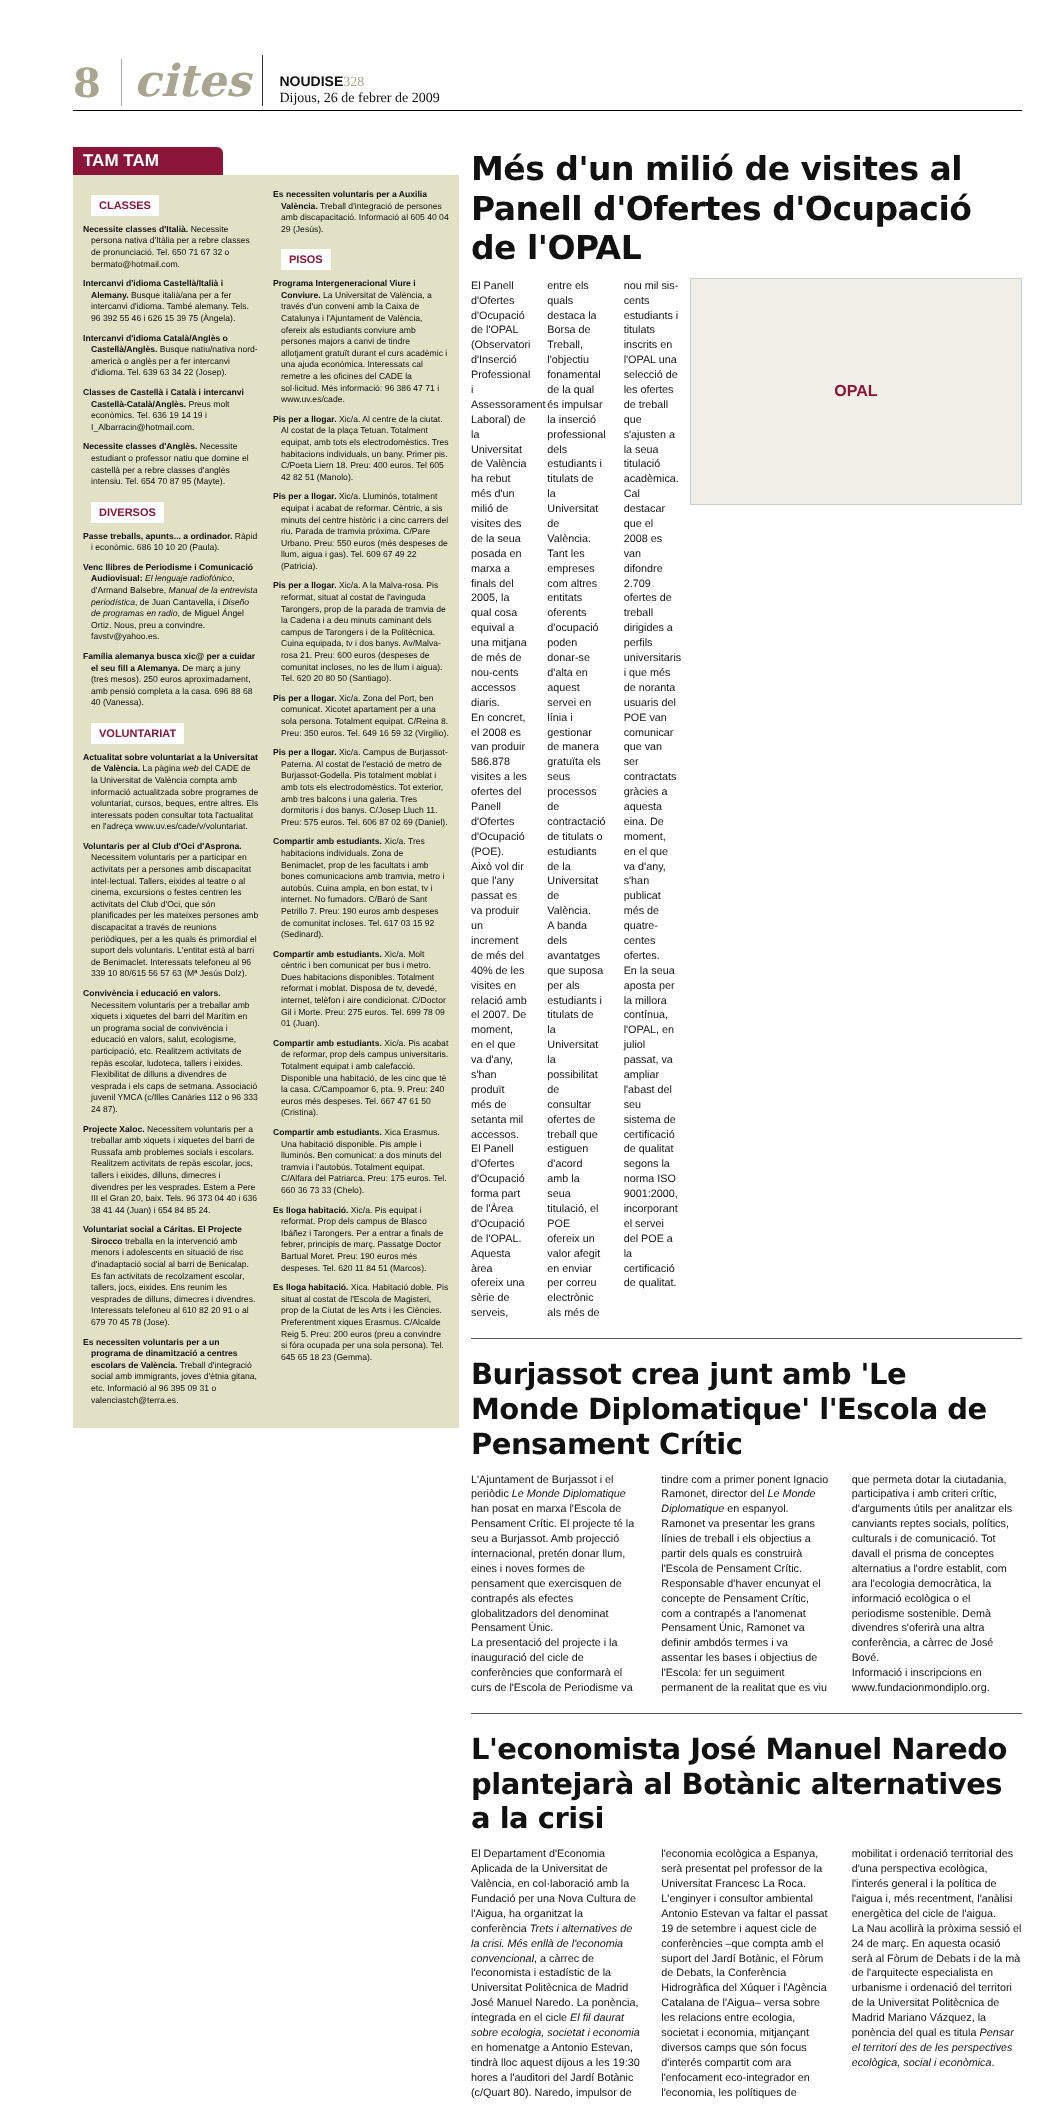8 cites
NOUDISE 328
Dijous, 26 de febrer de 2009
TAM TAM
CLASSES
Necessite classes d'Italià. Necessite persona nativa d'Itàlia per a rebre classes de pronunciació. Tel. 650 71 67 32 o bermato@hotmail.com.
Intercanvi d'idioma Castellà/Italià i Alemany. Busque italià/ana per a fer intercanvi d'idioma. També alemany. Tels. 96 392 55 46 i 626 15 39 75 (Àngela).
Intercanvi d'idioma Català/Anglès o Castellà/Anglès. Busque natiu/nativa nord-americà o anglès per a fer intercanvi d'idioma. Tel. 639 63 34 22 (Josep).
Classes de Castellà i Català i intercanvi Castellà-Català/Anglès. Preus molt econòmics. Tel. 636 19 14 19 i I_Albarracin@hotmail.com.
Necessite classes d'Anglès. Necessite estudiant o professor natiu que domine el castellà per a rebre classes d'anglès intensiu. Tel. 654 70 87 95 (Mayte).
DIVERSOS
Passe treballs, apunts... a ordinador. Ràpid i econòmic. 686 10 10 20 (Paula).
Venc llibres de Periodisme i Comunicació Audiovisual: El lenguaje radiofónico, d'Armand Balsebre, Manual de la entrevista periodística, de Juan Cantavella, i Diseño de programas en radio, de Miguel Ángel Ortiz. Nous, preu a convindre. favstv@yahoo.es.
Família alemanya busca xic@ per a cuidar el seu fill a Alemanya. De març a juny (tres mesos). 250 euros aproximadament, amb pensió completa a la casa. 696 88 68 40 (Vanessa).
VOLUNTARIAT
Actualitat sobre voluntariat a la Universitat de València. La pàgina web del CADE de la Universitat de València compta amb informació actualitzada sobre programes de voluntariat, cursos, beques, entre altres. Els interessats poden consultar tota l'actualitat en l'adreça www.uv.es/cade/v/voluntariat.
Voluntaris per al Club d'Oci d'Asprona. Necessitem voluntaris per a participar en activitats per a persones amb discapacitat intel·lectual. Tallers, eixides al teatre o al cinema, excursions o festes centren les activitats del Club d'Oci, que són planificades per les mateixes persones amb discapacitat a través de reunions periòdiques, per a les quals és primordial el suport dels voluntaris. L'entitat està al barri de Benimaclet. Interessats telefoneu al 96 339 10 80/615 56 57 63 (Mª Jesús Dolz).
Convivència i educació en valors. Necessitem voluntaris per a treballar amb xiquets i xiquetes del barri del Marítim en un programa social de convivència i educació en valors, salut, ecologisme, participació, etc. Realitzem activitats de repàs escolar, ludoteca, tallers i eixides. Flexibilitat de dilluns a divendres de vesprada i els caps de setmana. Associació juvenil YMCA (c/Illes Canàries 112 o 96 333 24 87).
Projecte Xaloc. Necessitem voluntaris per a treballar amb xiquets i xiquetes del barri de Russafa amb problemes socials i escolars. Realitzem activitats de repàs escolar, jocs, tallers i eixides, dilluns, dimecres i divendres per les vesprades. Estem a Pere III el Gran 20, baix. Tels. 96 373 04 40 i 636 38 41 44 (Juan) i 654 84 85 24.
Voluntariat social a Cáritas. El Projecte Sirocco treballa en la intervenció amb menors i adolescents en situació de risc d'inadaptació social al barri de Benicalap. Es fan activitats de recolzament escolar, tallers, jocs, eixides. Ens reunim les vesprades de dilluns, dimecres i divendres. Interessats telefoneu al 610 82 20 91 o al 679 70 45 78 (Jose).
Es necessiten voluntaris per a un programa de dinamització a centres escolars de València. Treball d'integració social amb immigrants, joves d'ètnia gitana, etc. Informació al 96 395 09 31 o valenciastch@terra.es.
Es necessiten voluntaris per a Auxilia València. Treball d'integració de persones amb discapacitació. Informació al 605 40 04 29 (Jesús).
PISOS
Programa Intergeneracional Viure i Conviure. La Universitat de València, a través d'un conveni amb la Caixa de Catalunya i l'Ajuntament de València, ofereix als estudiants conviure amb persones majors a canvi de tindre allotjament gratuït durant el curs acadèmic i una ajuda econòmica. Interessats cal remetre a les oficines del CADE la sol·licitud. Més informació: 96 386 47 71 i www.uv.es/cade.
Pis per a llogar. Xic/a. Al centre de la ciutat. Al costat de la plaça Tetuan. Totalment equipat, amb tots els electrodomèstics. Tres habitacions individuals, un bany. Primer pis. C/Poeta Liern 18. Preu: 400 euros. Tel 605 42 82 51 (Manolo).
Pis per a llogar. Xic/a. Lluminós, totalment equipat i acabat de reformar. Cèntric, a sis minuts del centre històric i a cinc carrers del riu. Parada de tramvia pròxima. C/Pare Urbano. Preu: 550 euros (més despeses de llum, aigua i gas). Tel. 609 67 49 22 (Patricia).
Pis per a llogar. Xic/a. A la Malva-rosa. Pis reformat, situat al costat de l'avinguda Tarongers, prop de la parada de tramvia de la Cadena i a deu minuts caminant dels campus de Tarongers i de la Politècnica. Cuina equipada, tv i dos banys. Av/Malva-rosa 21. Preu: 600 euros (despeses de comunitat incloses, no les de llum i aigua). Tel. 620 20 80 50 (Santiago).
Pis per a llogar. Xic/a. Zona del Port, ben comunicat. Xicotet apartament per a una sola persona. Totalment equipat. C/Reina 8. Preu: 350 euros. Tel. 649 16 59 32 (Virgilio).
Pis per a llogar. Xic/a. Campus de Burjassot-Paterna. Al costat de l'estació de metro de Burjassot-Godella. Pis totalment moblat i amb tots els electrodomèstics. Tot exterior, amb tres balcons i una galeria. Tres dormitoris i dos banys. C/Josep Lluch 11. Preu: 575 euros. Tel. 606 87 02 69 (Daniel).
Compartir amb estudiants. Xic/a. Tres habitacions individuals. Zona de Benimaclet, prop de les facultats i amb bones comunicacions amb tramvia, metro i autobús. Cuina ampla, en bon estat, tv i internet. No fumadors. C/Baró de Sant Petrillo 7. Preu: 190 euros amb despeses de comunitat incloses. Tel. 617 03 15 92 (Sedinard).
Compartir amb estudiants. Xic/a. Molt cèntric i ben comunicat per bus i metro. Dues habitacions disponibles. Totalment reformat i moblat. Disposa de tv, devedé, internet, telèfon i aire condicionat. C/Doctor Gil i Morte. Preu: 275 euros. Tel. 699 78 09 01 (Juan).
Compartir amb estudiants. Xic/a. Pis acabat de reformar, prop dels campus universitaris. Totalment equipat i amb calefacció. Disponible una habitació, de les cinc que té la casa. C/Campoamor 6, pta. 9. Preu: 240 euros més despeses. Tel. 667 47 61 50 (Cristina).
Compartir amb estudiants. Xica Erasmus. Una habitació disponible. Pis ample i lluminós. Ben comunicat: a dos minuts del tramvia i l'autobús. Totalment equipat. C/Alfara del Patriarca. Preu: 175 euros. Tel. 660 36 73 33 (Chelo).
Es lloga habitació. Xic/a. Pis equipat i reformat. Prop dels campus de Blasco Ibáñez i Tarongers. Per a entrar a finals de febrer, principis de març. Passatge Doctor Bartual Moret. Preu: 190 euros més despeses. Tel. 620 11 84 51 (Marcos).
Es lloga habitació. Xica. Habitació doble. Pis situat al costat de l'Escola de Magisteri, prop de la Ciutat de les Arts i les Ciències. Preferentment xiques Erasmus. C/Alcalde Reig 5. Preu: 200 euros (preu a convindre si fóra ocupada per una sola persona). Tel. 645 65 18 23 (Gemma).
Més d'un milió de visites al Panell d'Ofertes d'Ocupació de l'OPAL
OPAL
El Panell d'Ofertes d'Ocupació de l'OPAL (Observatori d'Inserció Professional i Assessorament Laboral) de la Universitat de València ha rebut més d'un milió de visites des de la seua posada en marxa a finals del 2005, la qual cosa equival a una mitjana de més de nou-cents accessos diaris.
En concret, el 2008 es van produir 586.878 visites a les ofertes del Panell d'Ofertes d'Ocupació (POE). Això vol dir que l'any passat es va produir un increment de més del 40% de les visites en relació amb el 2007. De moment, en el que va d'any, s'han produït més de setanta mil accessos.
El Panell d'Ofertes d'Ocupació forma part de l'Àrea d'Ocupació de l'OPAL. Aquesta àrea ofereix una sèrie de serveis, entre els quals destaca la Borsa de Treball, l'objectiu fonamental de la qual és impulsar la inserció professional dels estudiants i titulats de la Universitat de València. Tant les empreses com altres entitats oferents d'ocupació poden donar-se d'alta en aquest servei en línia i gestionar de manera gratuïta els seus processos de contractació de titulats o estudiants de la Universitat de València.
A banda dels avantatges que suposa per als estudiants i titulats de la Universitat la possibilitat de consultar ofertes de treball que estiguen d'acord amb la seua titulació, el POE ofereix un valor afegit en enviar per correu electrònic als més de nou mil sis-cents estudiants i titulats inscrits en l'OPAL una selecció de les ofertes de treball que s'ajusten a la seua titulació acadèmica.
Cal destacar que el 2008 es van difondre 2.709 ofertes de treball dirigides a perfils universitaris i que més de noranta usuaris del POE van comunicar que van ser contractats gràcies a aquesta eina. De moment, en el que va d'any, s'han publicat més de quatre-centes ofertes.
En la seua aposta per la millora contínua, l'OPAL, en juliol passat, va ampliar l'abast del seu sistema de certificació de qualitat segons la norma ISO 9001:2000, incorporant el servei del POE a la certificació de qualitat.
Burjassot crea junt amb 'Le Monde Diplomatique' l'Escola de Pensament Crític
L'Ajuntament de Burjassot i el periòdic Le Monde Diplomatique han posat en marxa l'Escola de Pensament Crític. El projecte té la seu a Burjassot. Amb projecció internacional, pretén donar llum, eines i noves formes de pensament que exercisquen de contrapés als efectes globalitzadors del denominat Pensament Únic.
La presentació del projecte i la inauguració del cicle de conferències que conformarà el curs de l'Escola de Periodisme va tindre com a primer ponent Ignacio Ramonet, director del Le Monde Diplomatique en espanyol. Ramonet va presentar les grans línies de treball i els objectius a partir dels quals es construirà l'Escola de Pensament Crític. Responsable d'haver encunyat el concepte de Pensament Crític, com a contrapés a l'anomenat Pensament Únic, Ramonet va definir ambdós termes i va assentar les bases i objectius de l'Escola: fer un seguiment permanent de la realitat que es viu que permeta dotar la ciutadania, participativa i amb criteri crític, d'arguments útils per analitzar els canviants reptes socials, polítics, culturals i de comunicació. Tot davall el prisma de conceptes alternatius a l'ordre establit, com ara l'ecologia democràtica, la informació ecològica o el periodisme sostenible. Demà divendres s'oferirà una altra conferència, a càrrec de José Bové.
Informació i inscripcions en www.fundacionmondiplo.org.
L'economista José Manuel Naredo plantejarà al Botànic alternatives a la crisi
El Departament d'Economia Aplicada de la Universitat de València, en col·laboració amb la Fundació per una Nova Cultura de l'Aigua, ha organitzat la conferència Trets i alternatives de la crisi. Més enllà de l'economia convencional, a càrrec de l'economista i estadístic de la Universitat Politècnica de Madrid José Manuel Naredo. La ponència, integrada en el cicle El fil daurat sobre ecologia, societat i economia en homenatge a Antonio Estevan, tindrà lloc aquest dijous a les 19:30 hores a l'auditori del Jardí Botànic (c/Quart 80). Naredo, impulsor de l'economia ecològica a Espanya, serà presentat pel professor de la Universitat Francesc La Roca.
L'enginyer i consultor ambiental Antonio Estevan va faltar el passat 19 de setembre i aquest cicle de conferències –que compta amb el suport del Jardí Botànic, el Fòrum de Debats, la Conferència Hidrogràfica del Xúquer i l'Agència Catalana de l'Aigua– versa sobre les relacions entre ecologia, societat i economia, mitjançant diversos camps que són focus d'interés compartit com ara l'enfocament eco-integrador en l'economia, les polítiques de mobilitat i ordenació territorial des d'una perspectiva ecològica, l'interés general i la política de l'aigua i, més recentment, l'anàlisi energètica del cicle de l'aigua.
La Nau acollirà la pròxima sessió el 24 de març. En aquesta ocasió serà al Fòrum de Debats i de la mà de l'arquitecte especialista en urbanisme i ordenació del territori de la Universitat Politècnica de Madrid Mariano Vázquez, la ponència del qual es titula Pensar el territori des de les perspectives ecològica, social i econòmica.